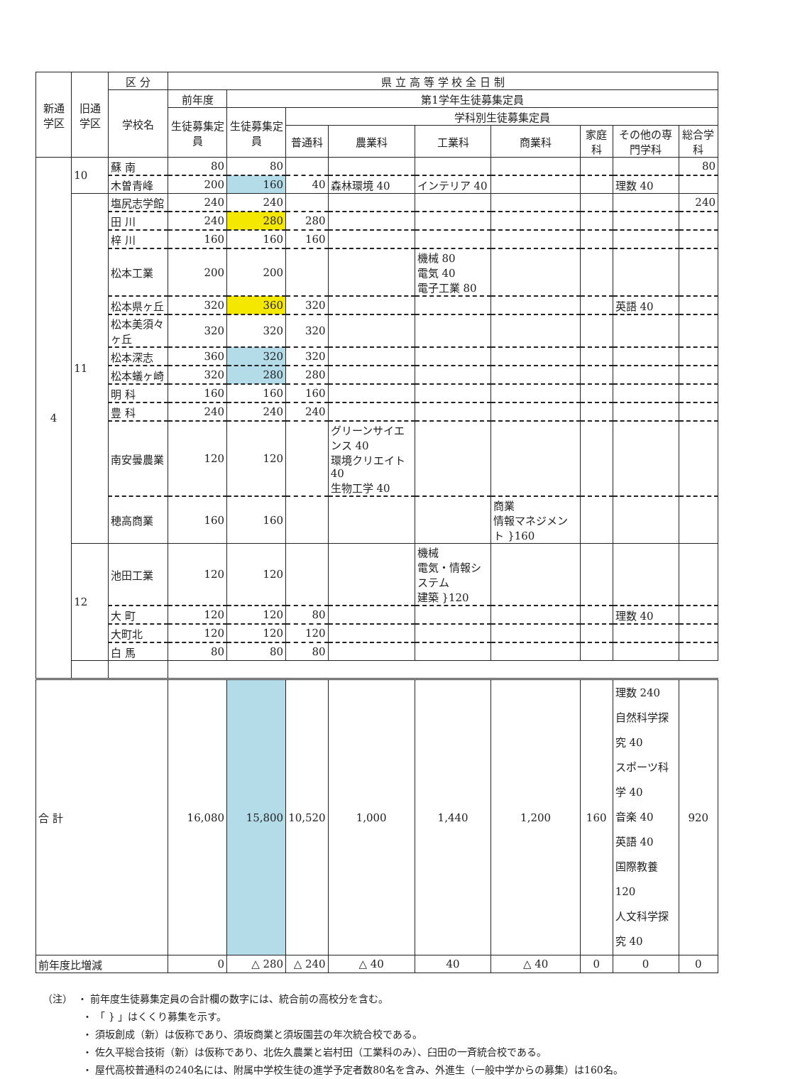| 新通学区 | 旧通学区 | 区 分 | 県 立 高 等 学 校 全 日 制 | | | | | | | | |
| --- | --- | --- | --- | --- | --- | --- | --- | --- | --- | --- | --- |
| | | 学校名 | 前年度 | 第1学年生徒募集定員 | | | | | | | |
| | | | 生徒募集定員 | 生徒募集定員 | 学科別生徒募集定員 | | | | | | |
| | | | | | 普通科 | 農業科 | 工業科 | 商業科 | 家庭科 | その他の専門学科 | 総合学科 |
| 4 | 10 | 蘇 南 | 80 | 80 | | | | | | | 80 |
| | | 木曽青峰 | 200 | 160 | 40 | 森林環境 40 | インテリア 40 | | | 理数 40 | |
| | 11 | 塩尻志学館 | 240 | 240 | | | | | | | 240 |
| | | 田 川 | 240 | 280 | 280 | | | | | | |
| | | 梓 川 | 160 | 160 | 160 | | | | | | |
| | | 松本工業 | 200 | 200 | | | 機械 80 電気 40 電子工業 80 | | | | |
| | | 松本県ヶ丘 | 320 | 360 | 320 | | | | | 英語 40 | |
| | | 松本美須々ヶ丘 | 320 | 320 | 320 | | | | | | |
| | | 松本深志 | 360 | 320 | 320 | | | | | | |
| | | 松本蟻ヶ崎 | 320 | 280 | 280 | | | | | | |
| | | 明 科 | 160 | 160 | 160 | | | | | | |
| | | 豊 科 | 240 | 240 | 240 | | | | | | |
| | | 南安曇農業 | 120 | 120 | | グリーンサイエンス 40 環境クリエイト 40 生物工学 40 | | | | | |
| | | 穂高商業 | 160 | 160 | | | | 商業 情報マネジメント }160 | | | |
| | 12 | 池田工業 | 120 | 120 | | | 機械 電気・情報システム 建築 }120 | | | | |
| | | 大 町 | 120 | 120 | 80 | | | | | 理数 40 | |
| | | 大町北 | 120 | 120 | 120 | | | | | | |
| | | 白 馬 | 80 | 80 | 80 | | | | | | |
| 合 計 | | | 16,080 | 15,800 | 10,520 | 1,000 | 1,440 | 1,200 | 160 | 理数 240 自然科学探究 40 スポーツ科学 40 音楽 40 英語 40 国際教養 120 人文科学探究 40 | 920 |
| 前年度比増減 | | | 0 | △ 280 | △ 240 | △ 40 | 40 | △ 40 | 0 | 0 | 0 |
（注）　・ 前年度生徒募集定員の合計欄の数字には、統合前の高校分を含む。
　　　　・ 「 } 」はくくり募集を示す。
　　　　・ 須坂創成（新）は仮称であり、須坂商業と須坂園芸の年次統合校である。
　　　　・ 佐久平総合技術（新）は仮称であり、北佐久農業と岩村田（工業科のみ）、臼田の一斉統合校である。
　　　　・ 屋代高校普通科の240名には、附属中学校生徒の進学予定者数80名を含み、外進生（一般中学からの募集）は160名。